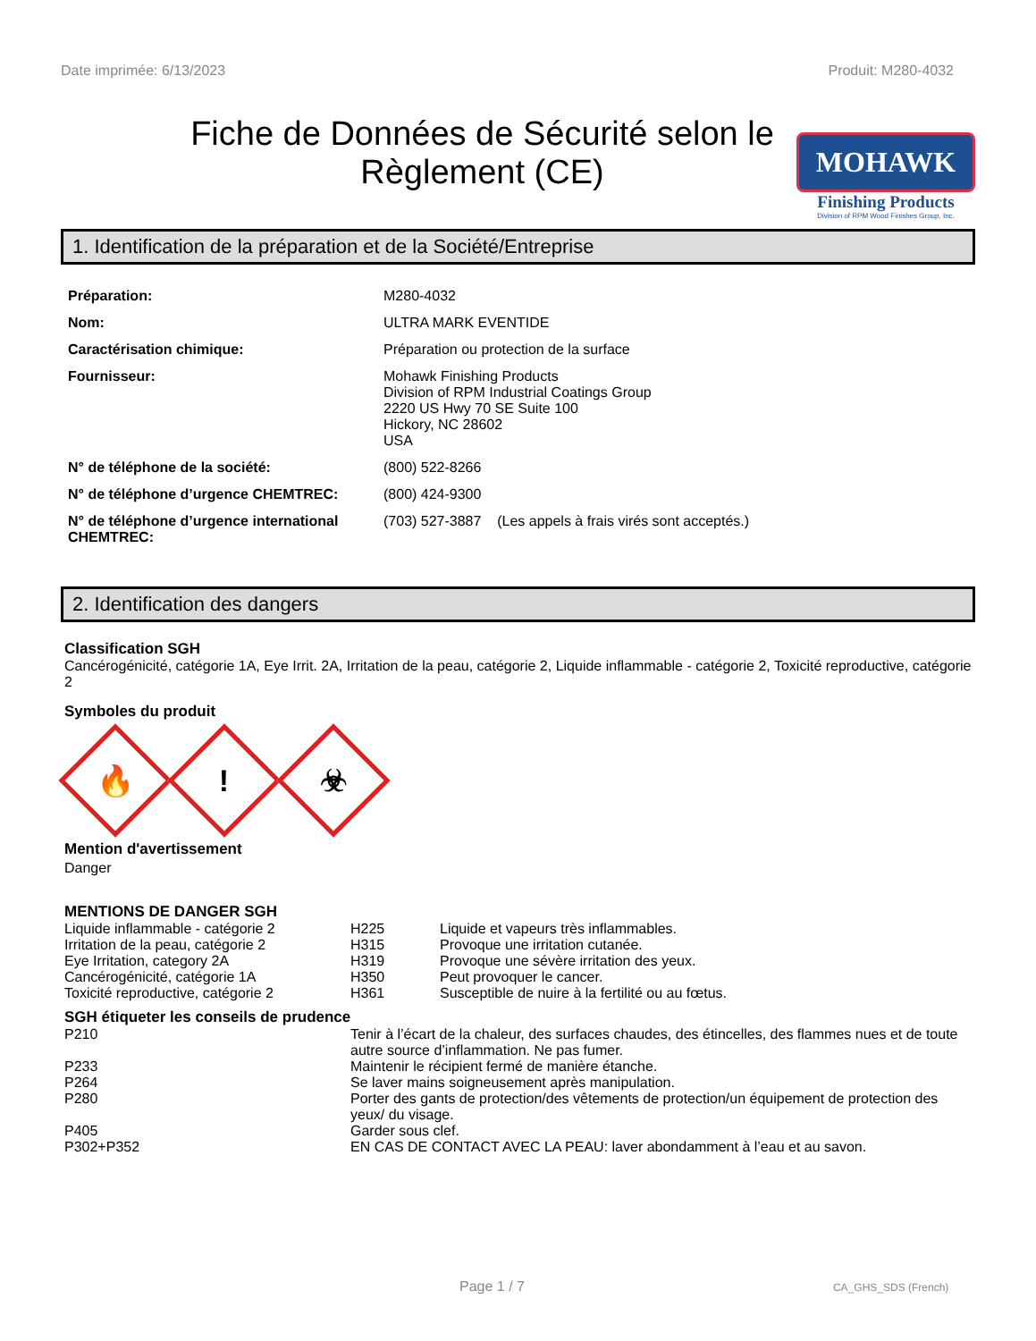Date imprimée: 6/13/2023 Produit: M280-4032
Fiche de Données de Sécurité selon le Règlement (CE)
MOHAWK
Finishing Products
Division of RPM Wood Finishes Group, Inc.
1. Identification de la préparation et de la Société/Entreprise
| Préparation: | M280-4032 |
| Nom: | ULTRA MARK EVENTIDE |
| Caractérisation chimique: | Préparation ou protection de la surface |
| Fournisseur: | Mohawk Finishing Products Division of RPM Industrial Coatings Group 2220 US Hwy 70 SE Suite 100 Hickory, NC 28602 USA |
| N° de téléphone de la société: | (800) 522-8266 |
| N° de téléphone d’urgence CHEMTREC: | (800) 424-9300 |
| N° de téléphone d’urgence international CHEMTREC: | (703) 527-3887 (Les appels à frais virés sont acceptés.) |
2. Identification des dangers
Classification SGH
Cancérogénicité, catégorie 1A, Eye Irrit. 2A, Irritation de la peau, catégorie 2, Liquide inflammable - catégorie 2, Toxicité reproductive, catégorie 2
Symboles du produit
🔥
!
☣
Mention d'avertissement
Danger
MENTIONS DE DANGER SGH
| Liquide inflammable - catégorie 2 | H225 | Liquide et vapeurs très inflammables. |
| Irritation de la peau, catégorie 2 | H315 | Provoque une irritation cutanée. |
| Eye Irritation, category 2A | H319 | Provoque une sévère irritation des yeux. |
| Cancérogénicité, catégorie 1A | H350 | Peut provoquer le cancer. |
| Toxicité reproductive, catégorie 2 | H361 | Susceptible de nuire à la fertilité ou au fœtus. |
SGH étiqueter les conseils de prudence
| P210 | Tenir à l’écart de la chaleur, des surfaces chaudes, des étincelles, des flammes nues et de toute autre source d’inflammation. Ne pas fumer. |
| P233 | Maintenir le récipient fermé de manière étanche. |
| P264 | Se laver mains soigneusement après manipulation. |
| P280 | Porter des gants de protection/des vêtements de protection/un équipement de protection des yeux/ du visage. |
| P405 | Garder sous clef. |
| P302+P352 | EN CAS DE CONTACT AVEC LA PEAU: laver abondamment à l’eau et au savon. |
Page 1 / 7 CA_GHS_SDS (French)